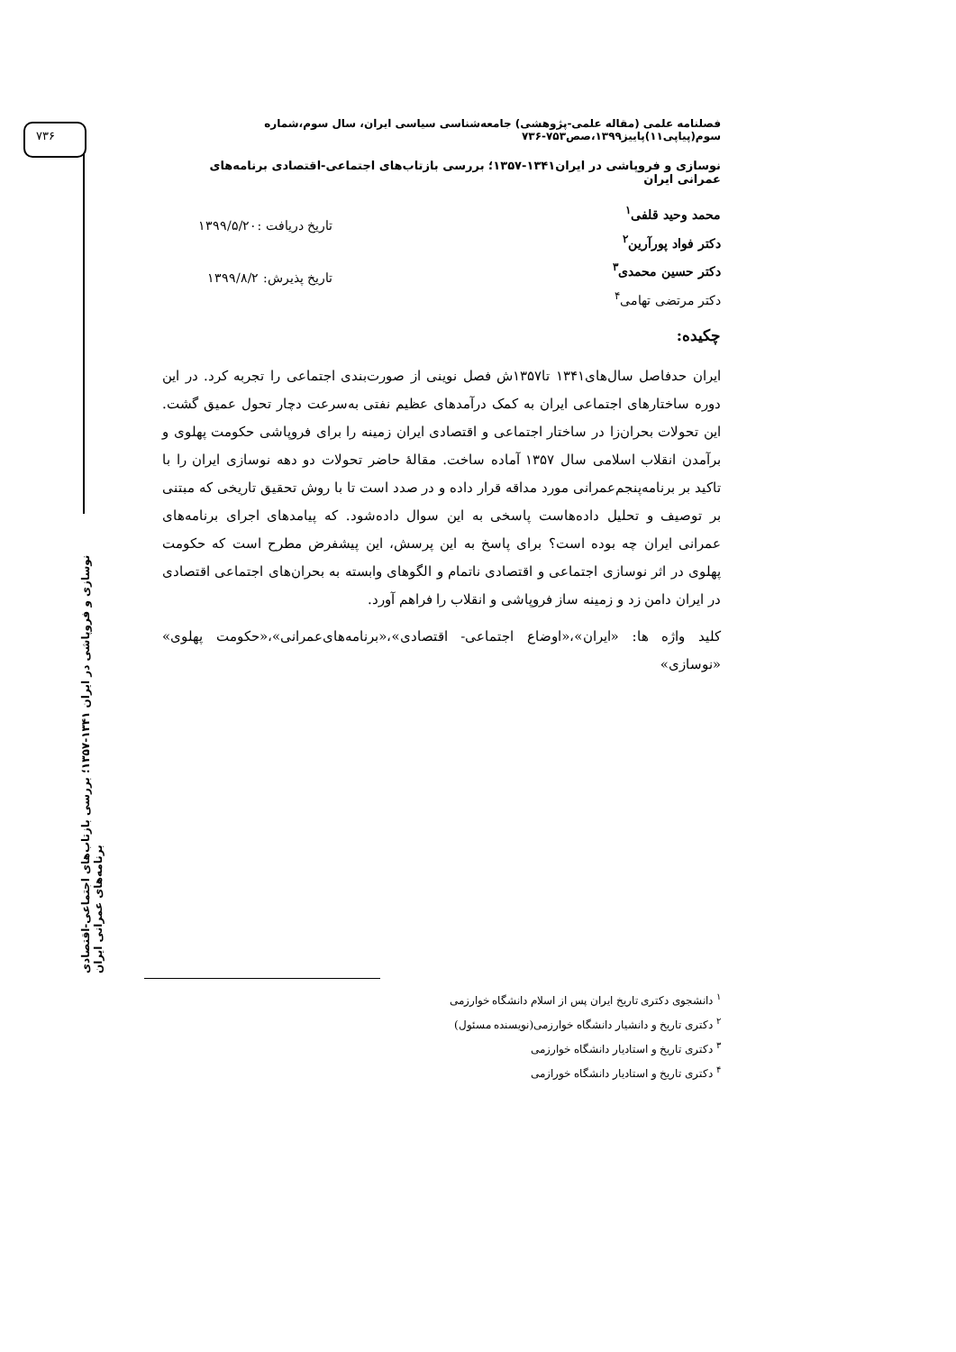۷۳۶
نوسازی و فروپاشی در ایران ۱۳۴۱-۱۳۵۷؛ بررسی بازتاب‌های اجتماعی-اقتصادی برنامه‌های عمرانی ایران
فصلنامه علمی (مقاله علمی-پژوهشی) جامعه‌شناسی سیاسی ایران، سال سوم،شماره سوم(پیاپی۱۱)پاییز۱۳۹۹،صص۷۵۳-۷۳۶
نوسازی و فروپاشی در ایران۱۳۴۱-۱۳۵۷؛ بررسی بازتاب‌های اجتماعی-اقتصادی برنامه‌های عمرانی ایران
محمد وحید قلفی<sup>۱</sup>
دکتر فواد پورآرین<sup>۲</sup>
دکتر حسین محمدی<sup>۳</sup>
دکتر مرتضی تهامی<sup>۴</sup>
تاریخ دریافت :۱۳۹۹/۵/۲۰
تاریخ پذیرش: ۱۳۹۹/۸/۲
چکیده:
ایران حدفاصل سال‌های۱۳۴۱ تا۱۳۵۷ش فصل نوینی از صورت‌بندی اجتماعی را تجربه کرد. در این دوره ساختارهای اجتماعی ایران به کمک درآمدهای عظیم نفتی به‌سرعت دچار تحول عمیق گشت. این تحولات بحران‌زا در ساختار اجتماعی و اقتصادی ایران زمینه را برای فروپاشی حکومت پهلوی و برآمدن انقلاب اسلامی سال ۱۳۵۷ آماده ساخت. مقالهٔ حاضر تحولات دو دهه نوسازی ایران را با تاکید بر برنامه‌پنجم‌عمرانی مورد مداقه قرار داده و در صدد است تا با روش تحقیق تاریخی که مبتنی بر توصیف و تحلیل داده‌هاست پاسخی به این سوال داده‌شود. که پیامدهای اجرای برنامه‌های عمرانی ایران چه بوده است؟ برای پاسخ به این پرسش، این پیشفرض مطرح است که حکومت پهلوی در اثر نوسازی اجتماعی و اقتصادی ناتمام و الگوهای وابسته به بحران‌های اجتماعی اقتصادی در ایران دامن زد و زمینه ساز فروپاشی و انقلاب را فراهم آورد.
کلید واژه ها: «ایران»،«اوضاع اجتماعی- اقتصادی»،«برنامه‌های‌عمرانی»،«حکومت پهلوی» «نوسازی»
<sup>۱</sup> دانشجوی دکتری تاریخ ایران پس از اسلام دانشگاه خوارزمی
<sup>۲</sup> دکتری تاریخ و دانشیار دانشگاه خوارزمی(نویسنده مسئول)
<sup>۳</sup> دکتری تاریخ و استادیار دانشگاه خوارزمی
<sup>۴</sup> دکتری تاریخ و استادیار دانشگاه خورازمی